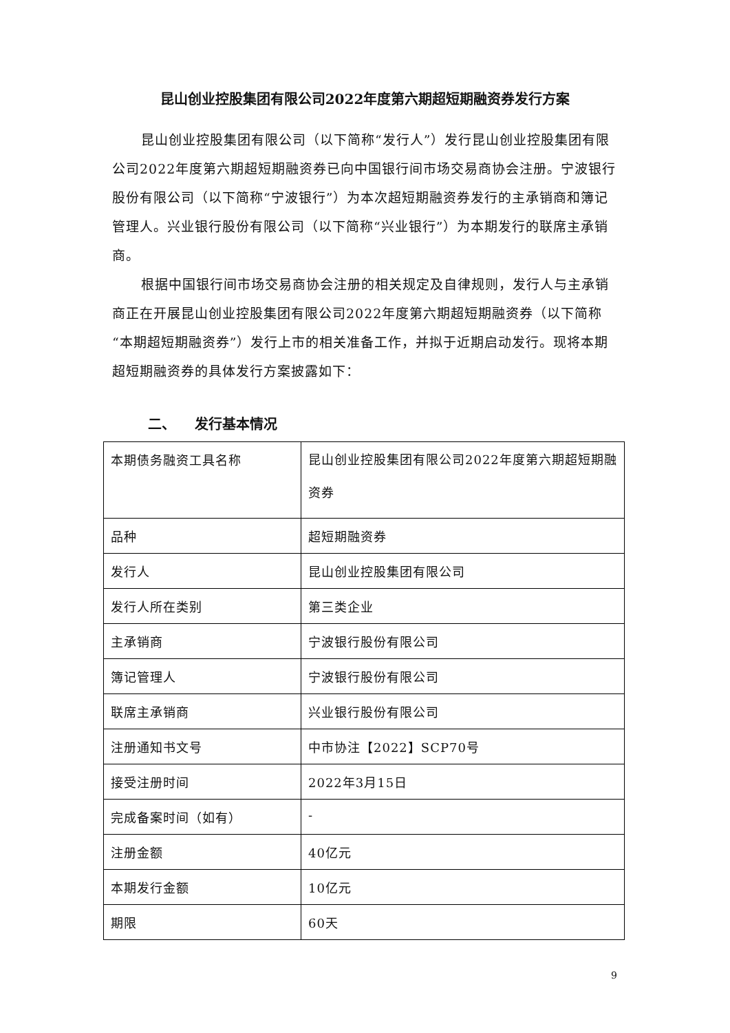昆山创业控股集团有限公司2022年度第六期超短期融资券发行方案
昆山创业控股集团有限公司（以下简称“发行人”）发行昆山创业控股集团有限公司2022年度第六期超短期融资券已向中国银行间市场交易商协会注册。宁波银行股份有限公司（以下简称“宁波银行”）为本次超短期融资券发行的主承销商和簿记管理人。兴业银行股份有限公司（以下简称“兴业银行”）为本期发行的联席主承销商。
根据中国银行间市场交易商协会注册的相关规定及自律规则，发行人与主承销商正在开展昆山创业控股集团有限公司2022年度第六期超短期融资券（以下简称“本期超短期融资券”）发行上市的相关准备工作，并拟于近期启动发行。现将本期超短期融资券的具体发行方案披露如下：
二、 发行基本情况
| 本期债务融资工具名称 | 昆山创业控股集团有限公司2022年度第六期超短期融资券 |
| 品种 | 超短期融资券 |
| 发行人 | 昆山创业控股集团有限公司 |
| 发行人所在类别 | 第三类企业 |
| 主承销商 | 宁波银行股份有限公司 |
| 簿记管理人 | 宁波银行股份有限公司 |
| 联席主承销商 | 兴业银行股份有限公司 |
| 注册通知书文号 | 中市协注【2022】SCP70号 |
| 接受注册时间 | 2022年3月15日 |
| 完成备案时间（如有） | - |
| 注册金额 | 40亿元 |
| 本期发行金额 | 10亿元 |
| 期限 | 60天 |
9